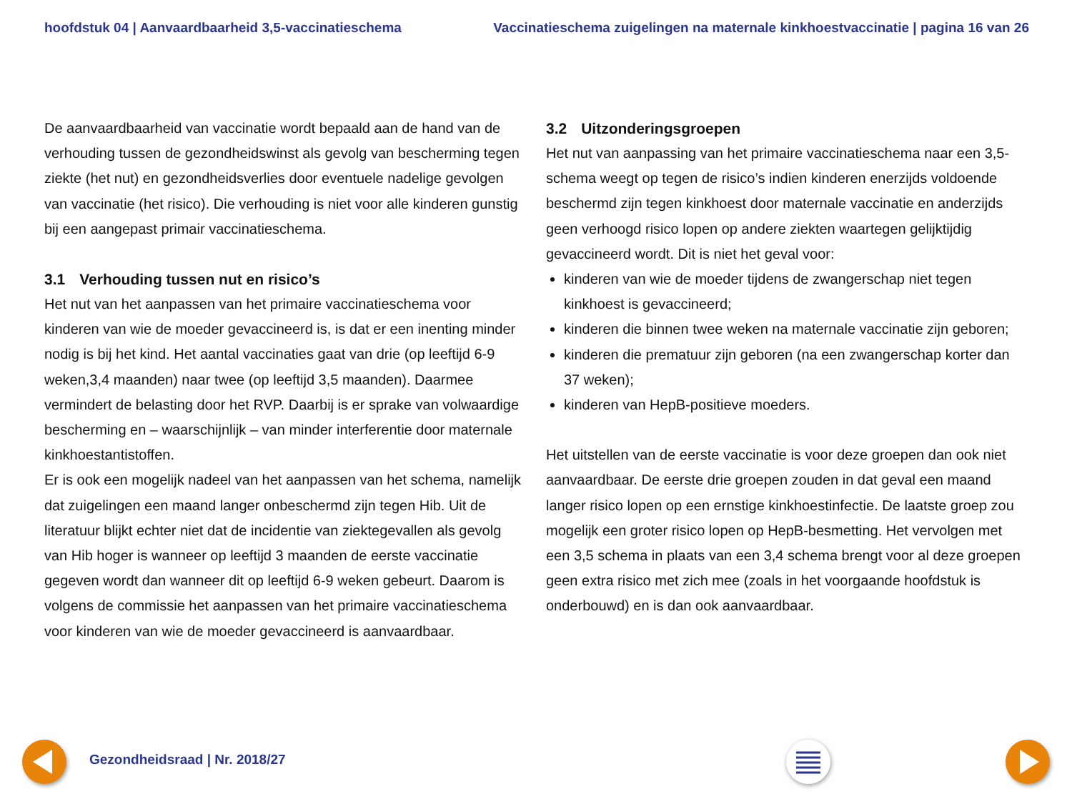hoofdstuk 04 | Aanvaardbaarheid 3,5-vaccinatieschema
Vaccinatieschema zuigelingen na maternale kinkhoestvaccinatie | pagina 16 van 26
De aanvaardbaarheid van vaccinatie wordt bepaald aan de hand van de verhouding tussen de gezondheidswinst als gevolg van bescherming tegen ziekte (het nut) en gezondheidsverlies door eventuele nadelige gevolgen van vaccinatie (het risico). Die verhouding is niet voor alle kinderen gunstig bij een aangepast primair vaccinatieschema.
3.1 Verhouding tussen nut en risico’s
Het nut van het aanpassen van het primaire vaccinatieschema voor kinderen van wie de moeder gevaccineerd is, is dat er een inenting minder nodig is bij het kind. Het aantal vaccinaties gaat van drie (op leef­tijd 6-9 weken,3,4 maanden) naar twee (op leeftijd 3,5 maanden). Daarmee vermindert de belasting door het RVP. Daarbij is er sprake van volwaardige bescherming en – waarschijnlijk – van minder interferentie door maternale kinkhoestantistoffen.
Er is ook een mogelijk nadeel van het aanpassen van het schema, name­lijk dat zuigelingen een maand langer onbeschermd zijn tegen Hib. Uit de literatuur blijkt echter niet dat de incidentie van ziektegevallen als gevolg van Hib hoger is wanneer op leeftijd 3 maanden de eerste vaccinatie gegeven wordt dan wanneer dit op leeftijd 6-9 weken gebeurt. Daarom is volgens de commissie het aanpassen van het primaire vaccinatieschema voor kinderen van wie de moeder gevaccineerd is aanvaardbaar.
3.2 Uitzonderingsgroepen
Het nut van aanpassing van het primaire vaccinatieschema naar een 3,5-schema weegt op tegen de risico’s indien kinderen enerzijds voldoende beschermd zijn tegen kinkhoest door maternale vaccinatie en anderzijds geen verhoogd risico lopen op andere ziekten waartegen gelijk­tijdig gevaccineerd wordt. Dit is niet het geval voor:
kinderen van wie de moeder tijdens de zwangerschap niet tegen kinkhoest is gevaccineerd;
kinderen die binnen twee weken na maternale vaccinatie zijn geboren;
kinderen die prematuur zijn geboren (na een zwangerschap korter dan 37 weken);
kinderen van HepB-positieve moeders.
Het uitstellen van de eerste vaccinatie is voor deze groepen dan ook niet aanvaardbaar. De eerste drie groepen zouden in dat geval een maand langer risico lopen op een ernstige kinkhoestinfectie. De laatste groep zou mogelijk een groter risico lopen op HepB-besmetting. Het vervolgen met een 3,5 schema in plaats van een 3,4 schema brengt voor al deze groepen geen extra risico met zich mee (zoals in het voorgaande hoofd­stuk is onderbouwd) en is dan ook aanvaardbaar.
Gezondheidsraad | Nr. 2018/27